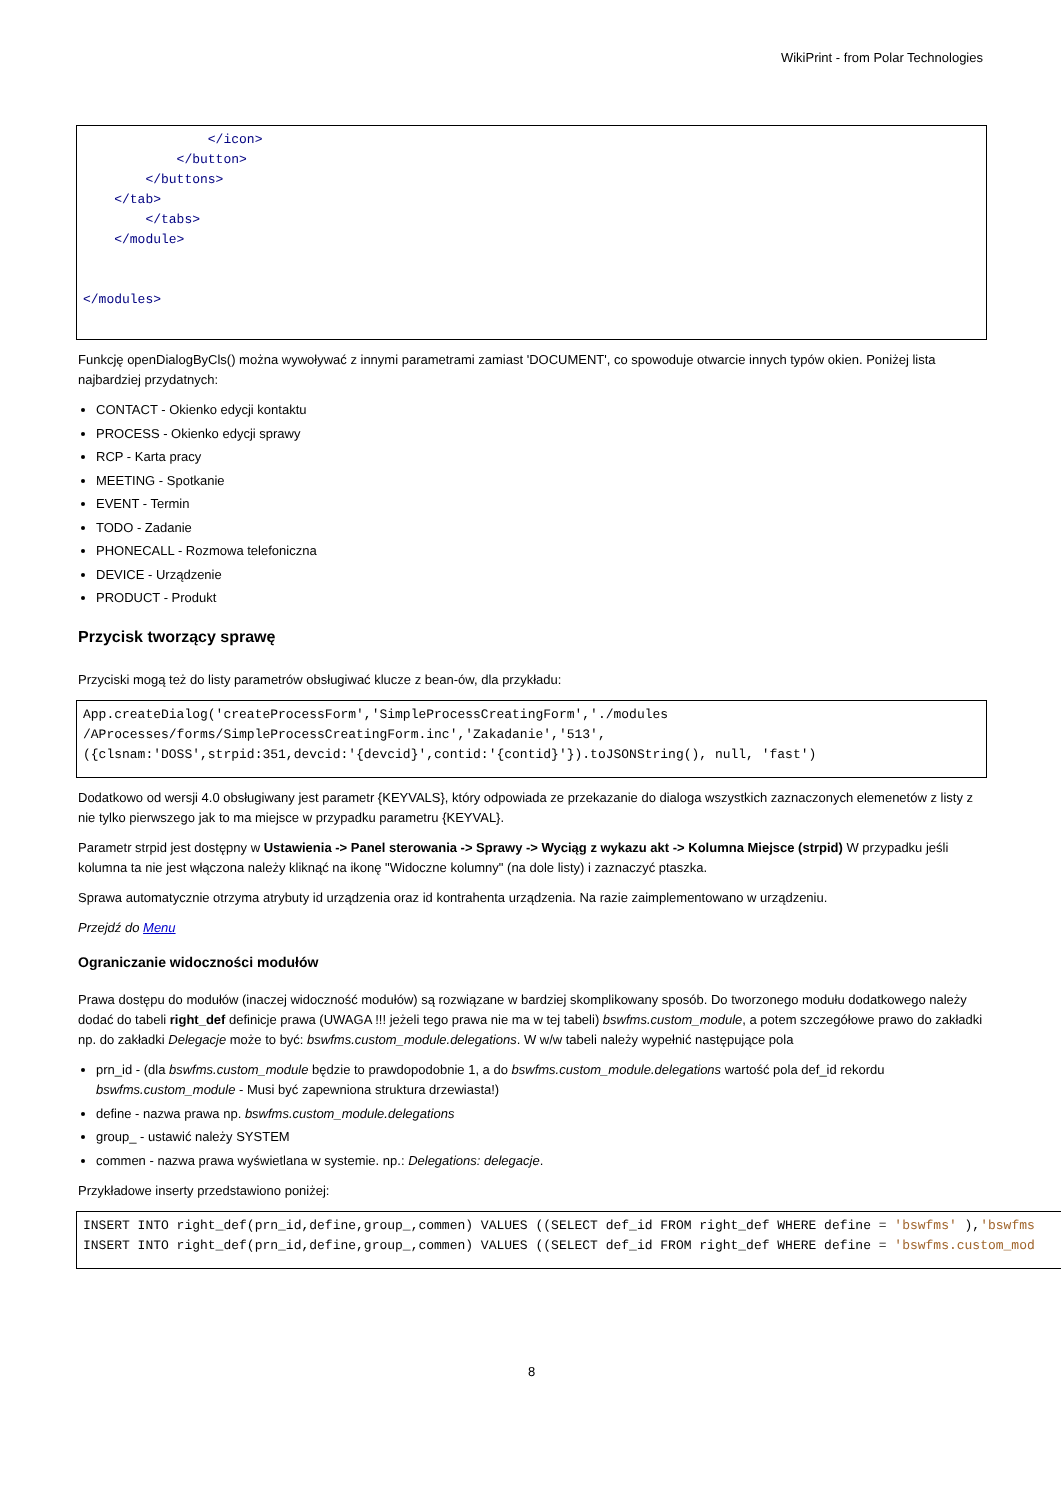WikiPrint - from Polar Technologies
                </icon>
            </button>
        </buttons>
    </tab>
        </tabs>
    </module>


</modules>
Funkcję openDialogByCls() można wywoływać z innymi parametrami zamiast 'DOCUMENT', co spowoduje otwarcie innych typów okien. Poniżej lista najbardziej przydatnych:
CONTACT - Okienko edycji kontaktu
PROCESS - Okienko edycji sprawy
RCP - Karta pracy
MEETING - Spotkanie
EVENT - Termin
TODO - Zadanie
PHONECALL - Rozmowa telefoniczna
DEVICE - Urządzenie
PRODUCT - Produkt
Przycisk tworzący sprawę
Przyciski mogą też do listy parametrów obsługiwać klucze z bean-ów, dla przykładu:
App.createDialog('createProcessForm','SimpleProcessCreatingForm','./modules
/AProcesses/forms/SimpleProcessCreatingForm.inc','Zakadanie','513',
({clsnam:'DOSS',strpid:351,devcid:'{devcid}',contid:'{contid}'}).toJSONString(), null, 'fast')
Dodatkowo od wersji 4.0 obsługiwany jest parametr {KEYVALS}, który odpowiada ze przekazanie do dialoga wszystkich zaznaczonych elemenetów z listy z nie tylko pierwszego jak to ma miejsce w przypadku parametru {KEYVAL}.
Parametr strpid jest dostępny w Ustawienia -> Panel sterowania -> Sprawy -> Wyciąg z wykazu akt -> Kolumna Miejsce (strpid) W przypadku jeśli kolumna ta nie jest włączona należy kliknąć na ikonę "Widoczne kolumny" (na dole listy) i zaznaczyć ptaszka.
Sprawa automatycznie otrzyma atrybuty id urządzenia oraz id kontrahenta urządzenia. Na razie zaimplementowano w urządzeniu.
Przejdź do Menu
Ograniczanie widoczności modułów
Prawa dostępu do modułów (inaczej widoczność modułów) są rozwiązane w bardziej skomplikowany sposób. Do tworzonego modułu dodatkowego należy dodać do tabeli right_def definicje prawa (UWAGA !!! jeżeli tego prawa nie ma w tej tabeli) bswfms.custom_module, a potem szczegółowe prawo do zakładki np. do zakładki Delegacje może to być: bswfms.custom_module.delegations. W w/w tabeli należy wypełnić następujące pola
prn_id - (dla bswfms.custom_module będzie to prawdopodobnie 1, a do bswfms.custom_module.delegations wartość pola def_id rekordu bswfms.custom_module - Musi być zapewniona struktura drzewiasta!)
define - nazwa prawa np. bswfms.custom_module.delegations
group_ - ustawić należy SYSTEM
commen - nazwa prawa wyświetlana w systemie. np.: Delegations: delegacje.
Przykładowe inserty przedstawiono poniżej:
INSERT INTO right_def(prn_id,define,group_,commen) VALUES ((SELECT def_id FROM right_def WHERE define = 'bswfms' ),'bswfms
INSERT INTO right_def(prn_id,define,group_,commen) VALUES ((SELECT def_id FROM right_def WHERE define = 'bswfms.custom_mod
8